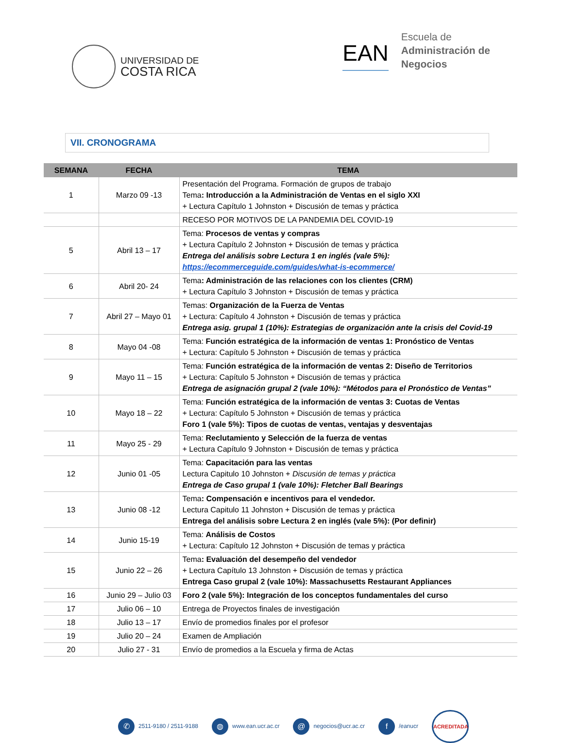UNIVERSIDAD DE
COSTA RICA
EAN
Escuela de
Administración de
Negocios
VII. CRONOGRAMA
| SEMANA | FECHA | TEMA |
| --- | --- | --- |
| 1 | Marzo 09 -13 | Presentación del Programa. Formación de grupos de trabajo Tema : Introducción a la Administración de Ventas en el siglo XXI + Lectura Capítulo 1 Johnston + Discusión de temas y práctica |
| | | RECESO POR MOTIVOS DE LA PANDEMIA DEL COVID-19 |
| 5 | Abril 13 – 17 | Tema: Procesos de ventas y compras + Lectura Capítulo 2 Johnston + Discusión de temas y práctica Entrega del análisis sobre Lectura 1 en inglés (vale 5%): https://ecommerceguide.com/guides/what-is-ecommerce/ |
| 6 | Abril 20- 24 | Tema : Administración de las relaciones con los clientes (CRM) + Lectura Capítulo 3 Johnston + Discusión de temas y práctica |
| 7 | Abril 27 – Mayo 01 | Temas: Organización de la Fuerza de Ventas + Lectura: Capítulo 4 Johnston + Discusión de temas y práctica Entrega asig. grupal 1 (10%): Estrategias de organización ante la crisis del Covid-19 |
| 8 | Mayo 04 -08 | Tema: Función estratégica de la información de ventas 1: Pronóstico de Ventas + Lectura: Capítulo 5 Johnston + Discusión de temas y práctica |
| 9 | Mayo 11 – 15 | Tema: Función estratégica de la información de ventas 2: Diseño de Territorios + Lectura: Capítulo 5 Johnston + Discusión de temas y práctica Entrega de asignación grupal 2 (vale 10%): “Métodos para el Pronóstico de Ventas” |
| 10 | Mayo 18 – 22 | Tema: Función estratégica de la información de ventas 3: Cuotas de Ventas + Lectura: Capítulo 5 Johnston + Discusión de temas y práctica Foro 1 (vale 5%): Tipos de cuotas de ventas, ventajas y desventajas |
| 11 | Mayo 25 - 29 | Tema: Reclutamiento y Selección de la fuerza de ventas + Lectura Capítulo 9 Johnston + Discusión de temas y práctica |
| 12 | Junio 01 -05 | Tema: Capacitación para las ventas Lectura Capitulo 10 Johnston + Discusión de temas y práctica Entrega de Caso grupal 1 (vale 10%): Fletcher Ball Bearings |
| 13 | Junio 08 -12 | Tema : Compensación e incentivos para el vendedor. Lectura Capitulo 11 Johnston + Discusión de temas y práctica Entrega del análisis sobre Lectura 2 en inglés (vale 5%): (Por definir) |
| 14 | Junio 15-19 | Tema: Análisis de Costos + Lectura: Capítulo 12 Johnston + Discusión de temas y práctica |
| 15 | Junio 22 – 26 | Tema : Evaluación del desempeño del vendedor + Lectura Capítulo 13 Johnston + Discusión de temas y práctica Entrega Caso grupal 2 (vale 10%): Massachusetts Restaurant Appliances |
| 16 | Junio 29 – Julio 03 | Foro 2 (vale 5%): Integración de los conceptos fundamentales del curso |
| 17 | Julio 06 – 10 | Entrega de Proyectos finales de investigación |
| 18 | Julio 13 – 17 | Envío de promedios finales por el profesor |
| 19 | Julio 20 – 24 | Examen de Ampliación |
| 20 | Julio 27 - 31 | Envío de promedios a la Escuela y firma de Actas |
✆ 2511-9180 / 2511-9188 ◍ www.ean.ucr.ac.cr @ negocios@ucr.ac.cr f /eanucr
ACREDITADA